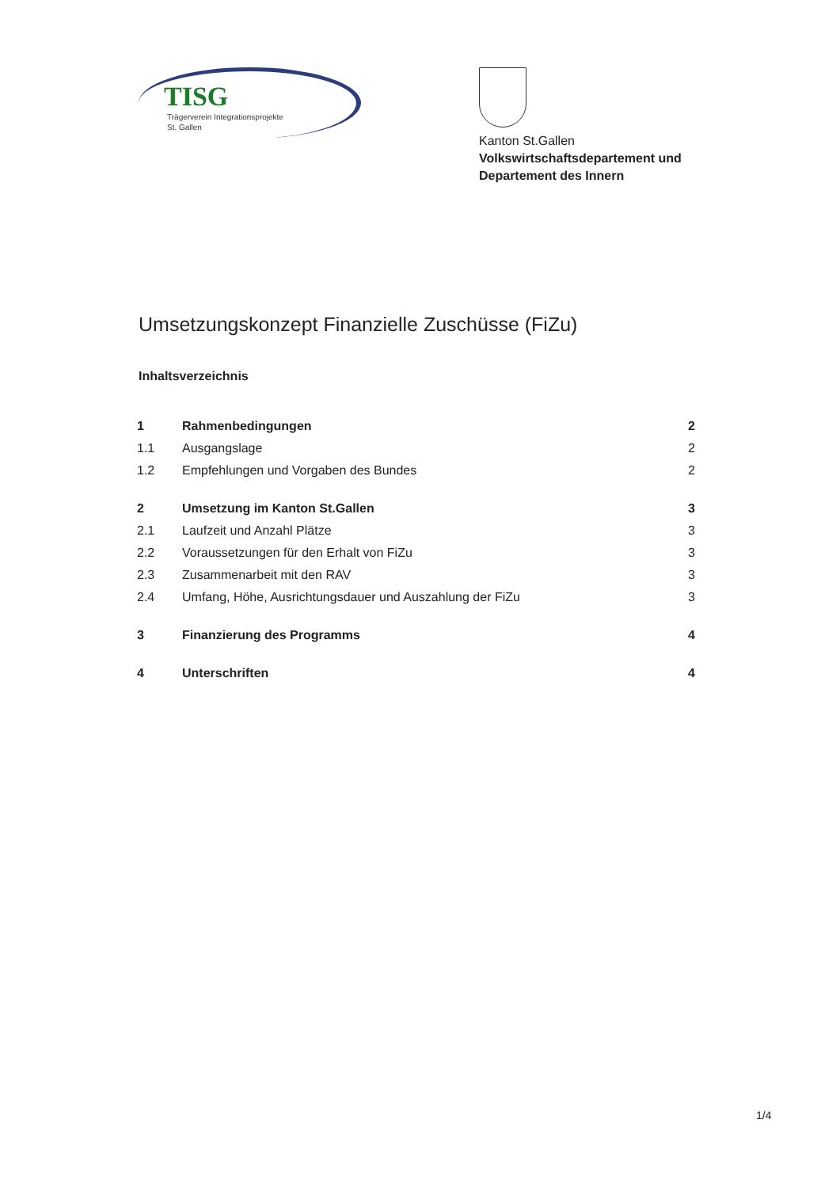TISG
Trägerverein Integrationsprojekte
St. Gallen
Kanton St.Gallen
Volkswirtschaftsdepartement und
Departement des Innern
Umsetzungskonzept Finanzielle Zuschüsse (FiZu)
Inhaltsverzeichnis
| 1 | Rahmenbedingungen | 2 |
| 1.1 | Ausgangslage | 2 |
| 1.2 | Empfehlungen und Vorgaben des Bundes | 2 |
| 2 | Umsetzung im Kanton St.Gallen | 3 |
| 2.1 | Laufzeit und Anzahl Plätze | 3 |
| 2.2 | Voraussetzungen für den Erhalt von FiZu | 3 |
| 2.3 | Zusammenarbeit mit den RAV | 3 |
| 2.4 | Umfang, Höhe, Ausrichtungsdauer und Auszahlung der FiZu | 3 |
| 3 | Finanzierung des Programms | 4 |
| 4 | Unterschriften | 4 |
1/4